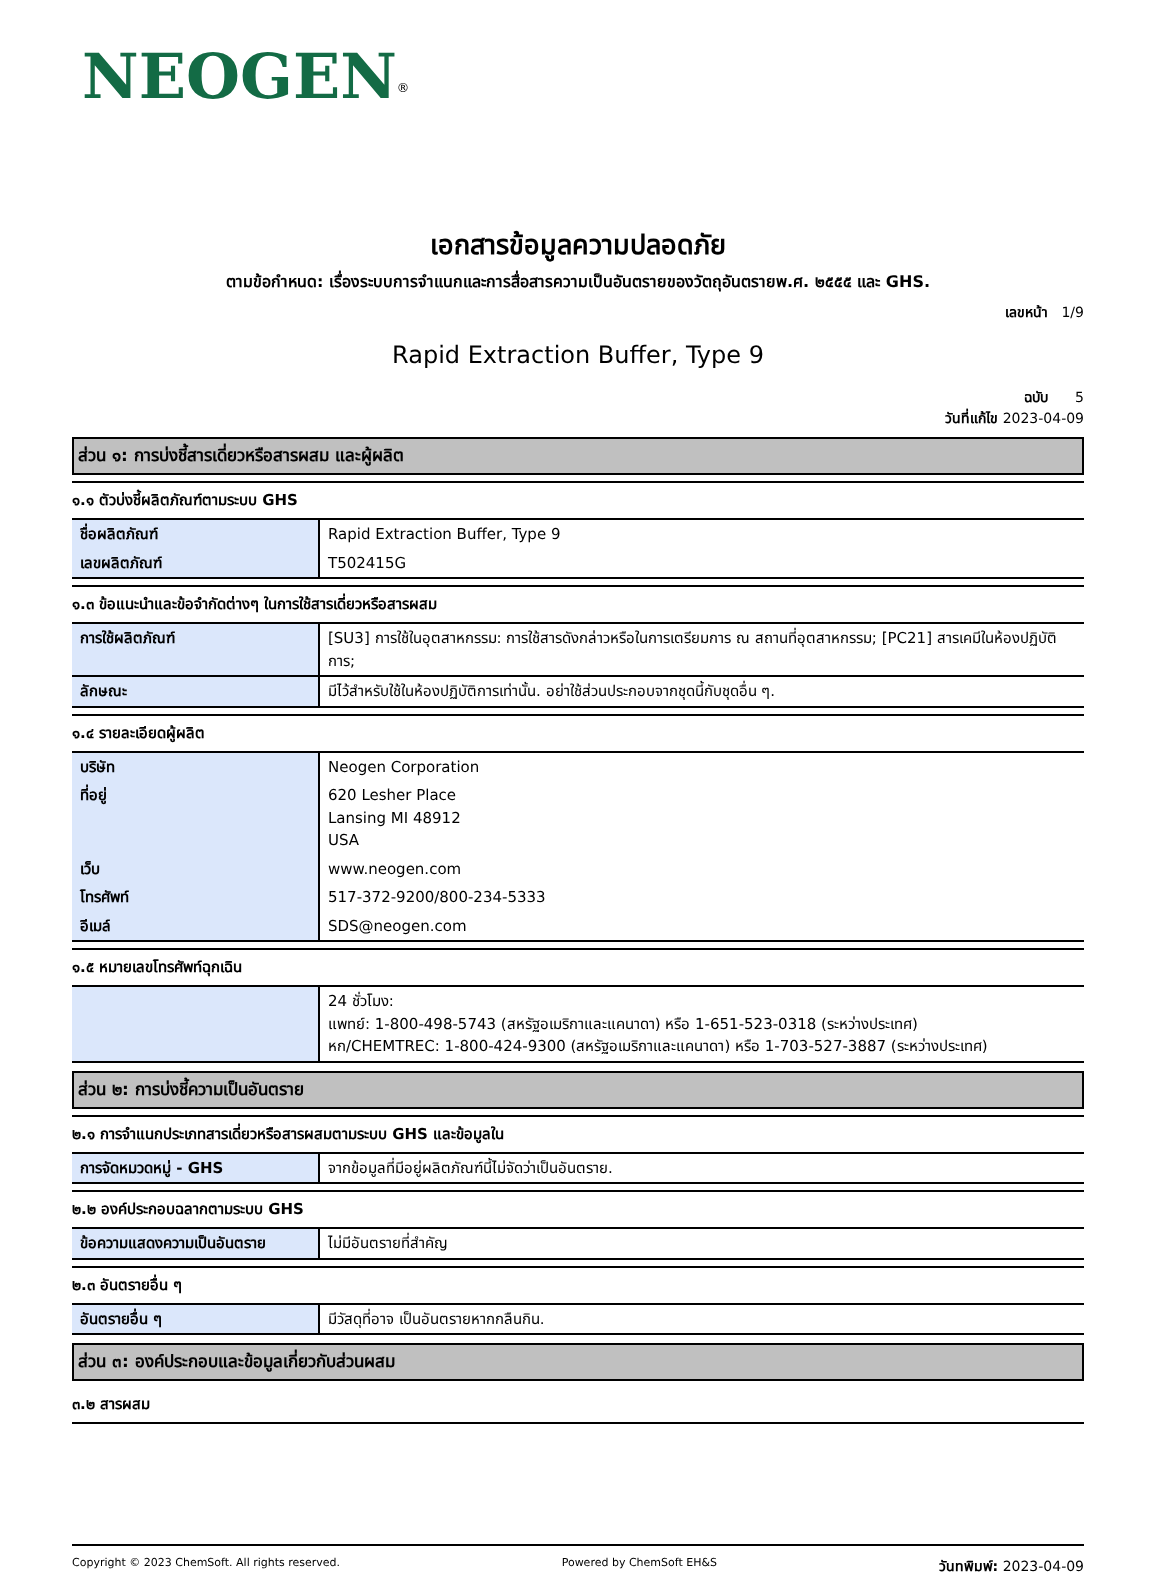NEOGEN<sup>®</sup>
เอกสารข้อมูลความปลอดภัย
ตามข้อกำหนด: เรื่องระบบการจำแนกและการสื่อสารความเป็นอันตรายของวัตถุอันตรายพ.ศ. ๒๕๕๕ และ GHS.
เลขหน้า 1/9
Rapid Extraction Buffer, Type 9
ฉบับ 5
วันที่แก้ไข 2023-04-09
ส่วน ๑: การบ่งชี้สารเดี่ยวหรือสารผสม และผู้ผลิต
๑.๑ ตัวบ่งชี้ผลิตภัณฑ์ตามระบบ GHS
| ชื่อผลิตภัณฑ์ | Rapid Extraction Buffer, Type 9 |
| เลขผลิตภัณฑ์ | T502415G |
๑.๓ ข้อแนะนำและข้อจำกัดต่างๆ ในการใช้สารเดี่ยวหรือสารผสม
| การใช้ผลิตภัณฑ์ | [SU3] การใช้ในอุตสาหกรรม: การใช้สารดังกล่าวหรือในการเตรียมการ ณ สถานที่อุตสาหกรรม; [PC21] สารเคมีในห้องปฏิบัติการ; |
| ลักษณะ | มีไว้สำหรับใช้ในห้องปฏิบัติการเท่านั้น. อย่าใช้ส่วนประกอบจากชุดนี้กับชุดอื่น ๆ. |
๑.๔ รายละเอียดผู้ผลิต
| บริษัท | Neogen Corporation |
| ที่อยู่ | 620 Lesher Place Lansing MI 48912 USA |
| เว็บ | www.neogen.com |
| โทรศัพท์ | 517-372-9200/800-234-5333 |
| อีเมล์ | SDS@neogen.com |
๑.๕ หมายเลขโทรศัพท์ฉุกเฉิน
| | 24 ชั่วโมง: แพทย์: 1-800-498-5743 (สหรัฐอเมริกาและแคนาดา) หรือ 1-651-523-0318 (ระหว่างประเทศ) หก/CHEMTREC: 1-800-424-9300 (สหรัฐอเมริกาและแคนาดา) หรือ 1-703-527-3887 (ระหว่างประเทศ) |
ส่วน ๒: การบ่งชี้ความเป็นอันตราย
๒.๑ การจำแนกประเภทสารเดี่ยวหรือสารผสมตามระบบ GHS และข้อมูลใน
| การจัดหมวดหมู่ - GHS | จากข้อมูลที่มีอยู่ผลิตภัณฑ์นี้ไม่จัดว่าเป็นอันตราย. |
๒.๒ องค์ประกอบฉลากตามระบบ GHS
| ข้อความแสดงความเป็นอันตราย | ไม่มีอันตรายที่สำคัญ |
๒.๓ อันตรายอื่น ๆ
| อันตรายอื่น ๆ | มีวัสดุที่อาจ เป็นอันตรายหากกลืนกิน. |
ส่วน ๓: องค์ประกอบและข้อมูลเกี่ยวกับส่วนผสม
๓.๒ สารผสม
Copyright © 2023 ChemSoft. All rights reserved.
Powered by ChemSoft EH&S
วันทพิมพ์: 2023-04-09